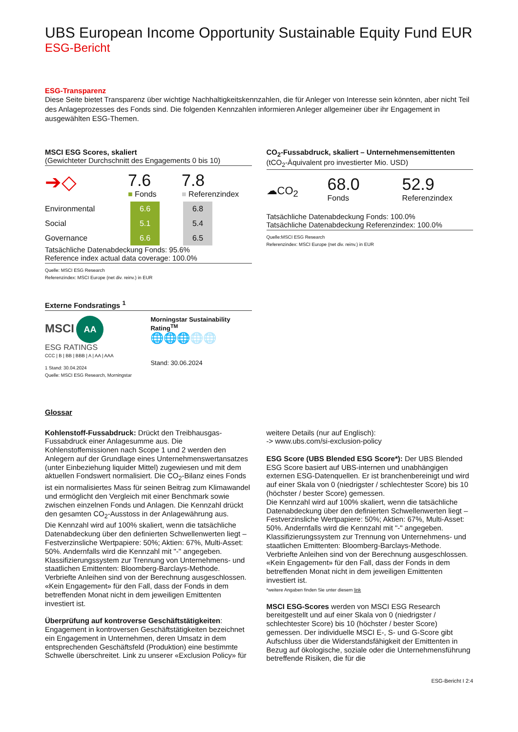UBS European Income Opportunity Sustainable Equity Fund EUR
ESG-Bericht
ESG-Transparenz
Diese Seite bietet Transparenz über wichtige Nachhaltigkeitskennzahlen, die für Anleger von Interesse sein könnten, aber nicht Teil des Anlageprozesses des Fonds sind. Die folgenden Kennzahlen informieren Anleger allgemeiner über ihr Engagement in ausgewählten ESG-Themen.
MSCI ESG Scores, skaliert
(Gewichteter Durchschnitt des Engagements 0 bis 10)
➔◇
7.6
■ Fonds
7.8
■ Referenzindex
| Environmental | | 6.6 | | 6.8 |
| Social | | 5.1 | | 5.4 |
| Governance | | 6.6 | | 6.5 |
Tatsächliche Datenabdeckung Fonds: 95.6%
Reference index actual data coverage: 100.0%
Quelle: MSCI ESG Research
Referenzindex: MSCI Europe (net div. reinv.) in EUR
Externe Fondsratings <sup>1</sup>
MSCI AA
ESG RATINGS
CCC | B | BB | BBB | A | AA | AAA
1 Stand: 30.04.2024
Quelle: MSCI ESG Research, Morningstar
Morningstar Sustainability Rating<sup>TM</sup>
🌐🌐🌐🌐🌐
Stand: 30.06.2024
CO<sub>2</sub>-Fussabdruck, skaliert – Unternehmensemittenten
(tCO<sub>2</sub>-Äquivalent pro investierter Mio. USD)
☁CO<sub>2</sub>
68.0
Fonds
52.9
Referenzindex
Tatsächliche Datenabdeckung Fonds: 100.0%
Tatsächliche Datenabdeckung Referenzindex: 100.0%
Quelle:MSCI ESG Research
Referenzindex: MSCI Europe (net div. reinv.) in EUR
Glossar
Kohlenstoff-Fussabdruck: Drückt den Treibhausgas-Fussabdruck einer Anlagesumme aus. Die Kohlenstoffemissionen nach Scope 1 und 2 werden den Anlegern auf der Grundlage eines Unternehmenswertansatzes (unter Einbeziehung liquider Mittel) zugewiesen und mit dem aktuellen Fondswert normalisiert. Die CO<sub>2</sub>-Bilanz eines Fonds ist ein normalisiertes Mass für seinen Beitrag zum Klimawandel und ermöglicht den Vergleich mit einer Benchmark sowie zwischen einzelnen Fonds und Anlagen. Die Kennzahl drückt den gesamten CO<sub>2</sub>-Ausstoss in der Anlagewährung aus.
Die Kennzahl wird auf 100% skaliert, wenn die tatsächliche Datenabdeckung über den definierten Schwellenwerten liegt – Festverzinsliche Wertpapiere: 50%; Aktien: 67%, Multi-Asset: 50%. Andernfalls wird die Kennzahl mit "-" angegeben.
Klassifizierungssystem zur Trennung von Unternehmens- und staatlichen Emittenten: Bloomberg-Barclays-Methode. Verbriefte Anleihen sind von der Berechnung ausgeschlossen. «Kein Engagement» für den Fall, dass der Fonds in dem betreffenden Monat nicht in dem jeweiligen Emittenten investiert ist.
Überprüfung auf kontroverse Geschäftstätigkeiten: Engagement in kontroversen Geschäftstätigkeiten bezeichnet ein Engagement in Unternehmen, deren Umsatz in dem entsprechenden Geschäftsfeld (Produktion) eine bestimmte Schwelle überschreitet. Link zu unserer «Exclusion Policy» für
weitere Details (nur auf Englisch):
-> www.ubs.com/si-exclusion-policy
ESG Score (UBS Blended ESG Score*): Der UBS Blended ESG Score basiert auf UBS-internen und unabhängigen externen ESG-Datenquellen. Er ist branchenbereinigt und wird auf einer Skala von 0 (niedrigster / schlechtester Score) bis 10 (höchster / bester Score) gemessen.
Die Kennzahl wird auf 100% skaliert, wenn die tatsächliche Datenabdeckung über den definierten Schwellenwerten liegt – Festverzinsliche Wertpapiere: 50%; Aktien: 67%, Multi-Asset: 50%. Andernfalls wird die Kennzahl mit "-" angegeben.
Klassifizierungssystem zur Trennung von Unternehmens- und staatlichen Emittenten: Bloomberg-Barclays-Methode. Verbriefte Anleihen sind von der Berechnung ausgeschlossen. «Kein Engagement» für den Fall, dass der Fonds in dem betreffenden Monat nicht in dem jeweiligen Emittenten investiert ist.
*weitere Angaben finden Sie unter diesem link
MSCI ESG-Scores werden von MSCI ESG Research bereitgestellt und auf einer Skala von 0 (niedrigster / schlechtester Score) bis 10 (höchster / bester Score) gemessen. Der individuelle MSCI E-, S- und G-Score gibt Aufschluss über die Widerstandsfähigkeit der Emittenten in Bezug auf ökologische, soziale oder die Unternehmensführung betreffende Risiken, die für die
ESG-Bericht I 2:4